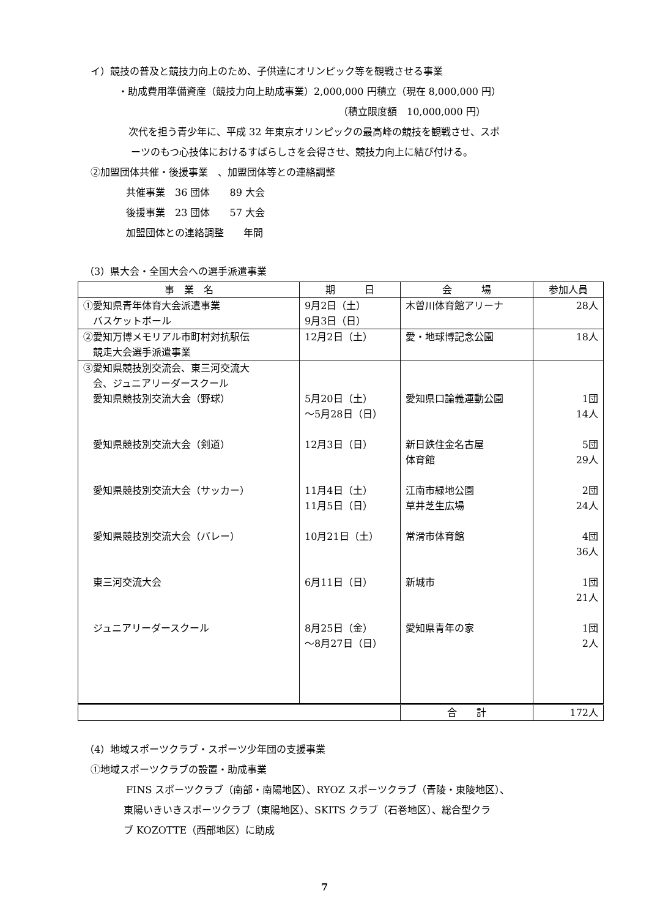イ）競技の普及と競技力向上のため、子供達にオリンピック等を観戦させる事業
・助成費用準備資産（競技力向上助成事業）2,000,000 円積立（現在 8,000,000 円）
（積立限度額　10,000,000 円）
次代を担う青少年に、平成 32 年東京オリンピックの最高峰の競技を観戦させ、スポ
ーツのもつ心技体におけるすばらしさを会得させ、競技力向上に結び付ける。
②加盟団体共催・後援事業　、加盟団体等との連絡調整
共催事業　36 団体　　89 大会
後援事業　23 団体　　57 大会
加盟団体との連絡調整　　年間
（3）県大会・全国大会への選手派遣事業
| 事 業 名 | 期 日 | 会 場 | 参加人員 |
| --- | --- | --- | --- |
| ①愛知県青年体育大会派遣事業 バスケットボール | 9月2日（土） 9月3日（日） | 木曽川体育館アリーナ | 28人 |
| ②愛知万博メモリアル市町村対抗駅伝 競走大会選手派遣事業 | 12月2日（土） | 愛・地球博記念公園 | 18人 |
| ③愛知県競技別交流会、東三河交流大 会、ジュニアリーダースクール 愛知県競技別交流大会（野球） 愛知県競技別交流大会（剣道） 愛知県競技別交流大会（サッカー） 愛知県競技別交流大会（バレー） 東三河交流大会 ジュニアリーダースクール | 5月20日（土） ～5月28日（日） 12月3日（日） 11月4日（土） 11月5日（日） 10月21日（土） 6月11日（日） 8月25日（金） ～8月27日（日） | 愛知県口論義運動公園 新日鉄住金名古屋 体育館 江南市緑地公園 草井芝生広場 常滑市体育館 新城市 愛知県青年の家 | 1団 14人 5団 29人 2団 24人 4団 36人 1団 21人 1団 2人 |
| | | 合 計 | 172人 |
（4）地域スポーツクラブ・スポーツ少年団の支援事業
①地域スポーツクラブの設置・助成事業
FINS スポーツクラブ（南部・南陽地区）、RYOZ スポーツクラブ（青陵・東陵地区）、
東陽いきいきスポーツクラブ（東陽地区）、SKITS クラブ（石巻地区）、総合型クラ
ブ KOZOTTE（西部地区）に助成
7